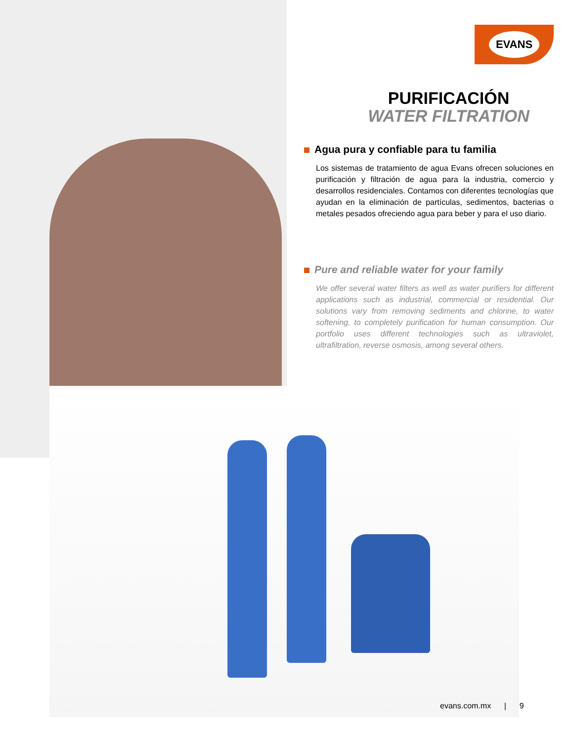EVANS
PURIFICACIÓN
WATER FILTRATION
Agua pura y confiable para tu familia
Los sistemas de tratamiento de agua Evans ofrecen soluciones en purificación y filtración de agua para la industria, comercio y desarrollos residenciales. Contamos con diferentes tecnologías que ayudan en la eliminación de partículas, sedimentos, bacterias o metales pesados ofreciendo agua para beber y para el uso diario.
Pure and reliable water for your family
We offer several water filters as well as water purifiers for different applications such as industrial, commercial or residential. Our solutions vary from removing sediments and chlorine, to water softening, to completely purification for human consumption. Our portfolio uses different technologies such as ultraviolet, ultrafiltration, reverse osmosis, among several others.
evans.com.mx | 9